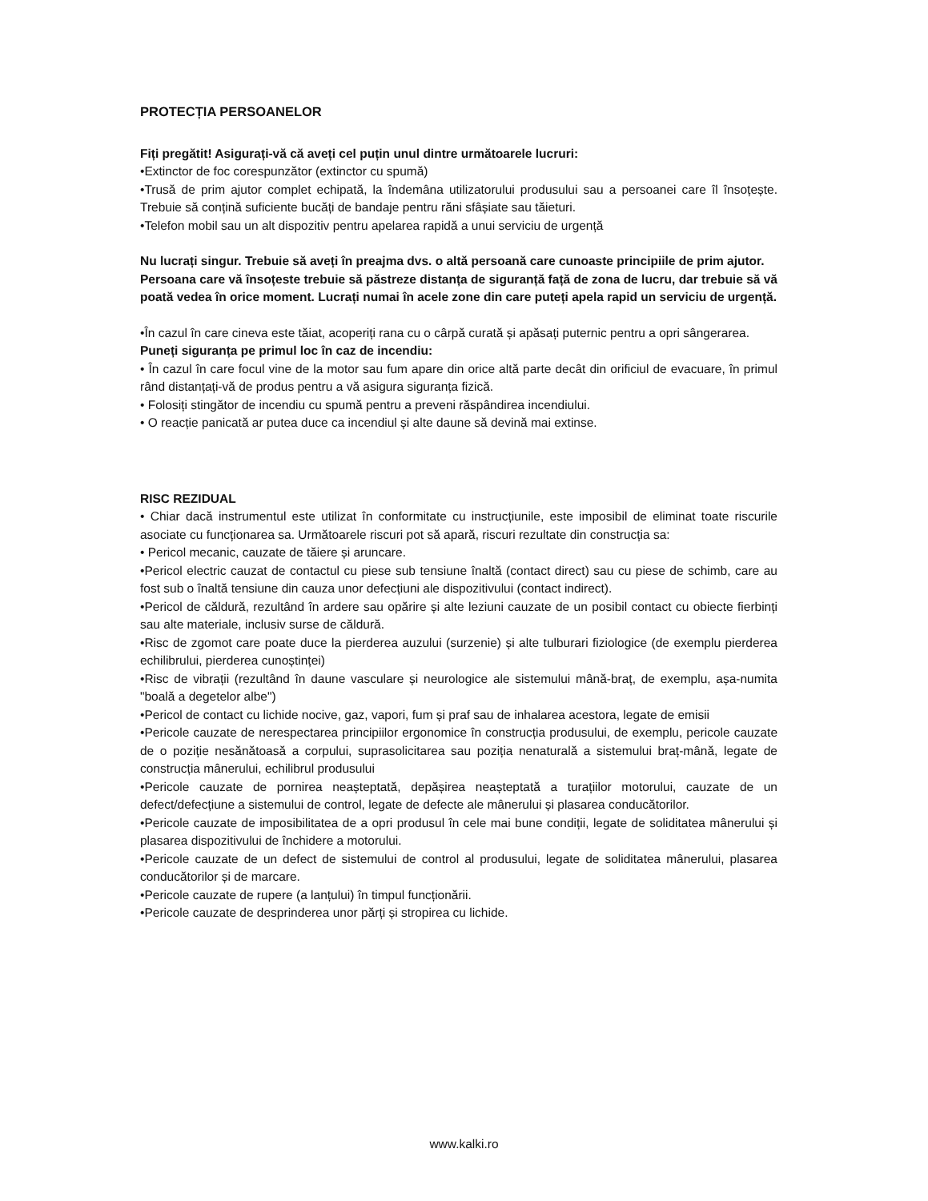PROTECȚIA PERSOANELOR
Fiți pregătit! Asigurați-vă că aveți cel puțin unul dintre următoarele lucruri:
•Extinctor de foc corespunzător (extinctor cu spumă)
•Trusă de prim ajutor complet echipată, la îndemâna utilizatorului produsului sau a persoanei care îl însoțește. Trebuie să conțină suficiente bucăți de bandaje pentru răni sfâșiate sau tăieturi.
•Telefon mobil sau un alt dispozitiv pentru apelarea rapidă a unui serviciu de urgență
Nu lucrați singur. Trebuie să aveți în preajma dvs. o altă persoană care cunoaste principiile de prim ajutor.
Persoana care vă însoțeste trebuie să păstreze distanța de siguranță față de zona de lucru, dar trebuie să vă poată vedea în orice moment. Lucrați numai în acele zone din care puteți apela rapid un serviciu de urgență.
•În cazul în care cineva este tăiat, acoperiți rana cu o cârpă curată și apăsați puternic pentru a opri sângerarea.
Puneți siguranța pe primul loc în caz de incendiu:
• În cazul în care focul vine de la motor sau fum apare din orice altă parte decât din orificiul de evacuare, în primul rând distanțați-vă de produs pentru a vă asigura siguranța fizică.
• Folosiți stingător de incendiu cu spumă pentru a preveni răspândirea incendiului.
• O reacție panicată ar putea duce ca incendiul și alte daune să devină mai extinse.
RISC REZIDUAL
• Chiar dacă instrumentul este utilizat în conformitate cu instrucțiunile, este imposibil de eliminat toate riscurile asociate cu funcționarea sa. Următoarele riscuri pot să apară, riscuri rezultate din construcția sa:
• Pericol mecanic, cauzate de tăiere și aruncare.
•Pericol electric cauzat de contactul cu piese sub tensiune înaltă (contact direct) sau cu piese de schimb, care au fost sub o înaltă tensiune din cauza unor defecțiuni ale dispozitivului (contact indirect).
•Pericol de căldură, rezultând în ardere sau opărire și alte leziuni cauzate de un posibil contact cu obiecte fierbinți sau alte materiale, inclusiv surse de căldură.
•Risc de zgomot care poate duce la pierderea auzului (surzenie) și alte tulburari fiziologice (de exemplu pierderea echilibrului, pierderea cunoștinței)
•Risc de vibrații (rezultând în daune vasculare și neurologice ale sistemului mână-braț, de exemplu, așa-numita "boală a degetelor albe")
•Pericol de contact cu lichide nocive, gaz, vapori, fum și praf sau de inhalarea acestora, legate de emisii
•Pericole cauzate de nerespectarea principiilor ergonomice în construcția produsului, de exemplu, pericole cauzate de o poziție nesănătoasă a corpului, suprasolicitarea sau poziția nenaturală a sistemului braț-mână, legate de construcția mânerului, echilibrul produsului
•Pericole cauzate de pornirea neașteptată, depășirea neașteptată a turațiilor motorului, cauzate de un defect/defecțiune a sistemului de control, legate de defecte ale mânerului și plasarea conducătorilor.
•Pericole cauzate de imposibilitatea de a opri produsul în cele mai bune condiții, legate de soliditatea mânerului și plasarea dispozitivului de închidere a motorului.
•Pericole cauzate de un defect de sistemului de control al produsului, legate de soliditatea mânerului, plasarea conducătorilor și de marcare.
•Pericole cauzate de rupere (a lanțului) în timpul funcționării.
•Pericole cauzate de desprinderea unor părți și stropirea cu lichide.
www.kalki.ro